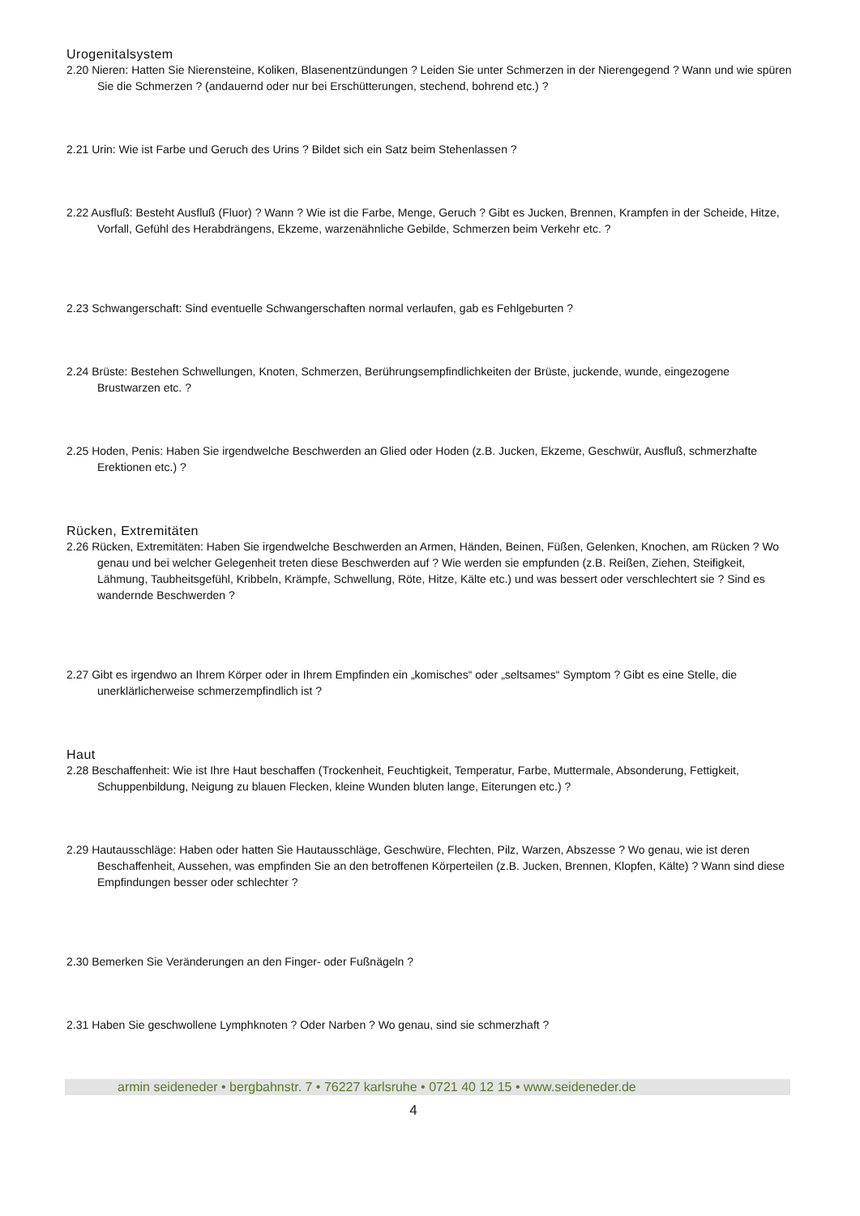Urogenitalsystem
2.20 Nieren: Hatten Sie Nierensteine, Koliken, Blasenentzündungen ? Leiden Sie unter Schmerzen in der Nierengegend ? Wann und wie spüren Sie die Schmerzen ? (andauernd oder nur bei Erschütterungen, stechend, bohrend etc.) ?
2.21 Urin: Wie ist Farbe und Geruch des Urins ? Bildet sich ein Satz beim Stehenlassen ?
2.22 Ausfluß: Besteht Ausfluß (Fluor) ? Wann ? Wie ist die Farbe, Menge, Geruch ? Gibt es Jucken, Brennen, Krampfen in der Scheide, Hitze, Vorfall, Gefühl des Herabdrängens, Ekzeme, warzenähnliche Gebilde, Schmerzen beim Verkehr etc. ?
2.23 Schwangerschaft: Sind eventuelle Schwangerschaften normal verlaufen, gab es Fehlgeburten ?
2.24 Brüste: Bestehen Schwellungen, Knoten, Schmerzen, Berührungsempfindlichkeiten der Brüste, juckende, wunde, eingezogene Brustwarzen etc. ?
2.25 Hoden, Penis: Haben Sie irgendwelche Beschwerden an Glied oder Hoden (z.B. Jucken, Ekzeme, Geschwür, Ausfluß, schmerzhafte Erektionen etc.) ?
Rücken, Extremitäten
2.26 Rücken, Extremitäten: Haben Sie irgendwelche Beschwerden an Armen, Händen, Beinen, Füßen, Gelenken, Knochen, am Rücken ? Wo genau und bei welcher Gelegenheit treten diese Beschwerden auf ? Wie werden sie empfunden (z.B. Reißen, Ziehen, Steifigkeit, Lähmung, Taubheitsgefühl, Kribbeln, Krämpfe, Schwellung, Röte, Hitze, Kälte etc.) und was bessert oder verschlechtert sie ? Sind es wandernde Beschwerden ?
2.27 Gibt es irgendwo an Ihrem Körper oder in Ihrem Empfinden ein „komisches“ oder „seltsames“ Symptom ? Gibt es eine Stelle, die unerklärlicherweise schmerzempfindlich ist ?
Haut
2.28 Beschaffenheit: Wie ist Ihre Haut beschaffen (Trockenheit, Feuchtigkeit, Temperatur, Farbe, Muttermale, Absonderung, Fettigkeit, Schuppenbildung, Neigung zu blauen Flecken, kleine Wunden bluten lange, Eiterungen etc.) ?
2.29 Hautausschläge: Haben oder hatten Sie Hautausschläge, Geschwüre, Flechten, Pilz, Warzen, Abszesse ? Wo genau, wie ist deren Beschaffenheit, Aussehen, was empfinden Sie an den betroffenen Körperteilen (z.B. Jucken, Brennen, Klopfen, Kälte) ? Wann sind diese Empfindungen besser oder schlechter ?
2.30 Bemerken Sie Veränderungen an den Finger- oder Fußnägeln ?
2.31 Haben Sie geschwollene Lymphknoten ? Oder Narben ? Wo genau, sind sie schmerzhaft ?
armin seideneder • bergbahnstr. 7 • 76227 karlsruhe • 0721 40 12 15 • www.seideneder.de
4